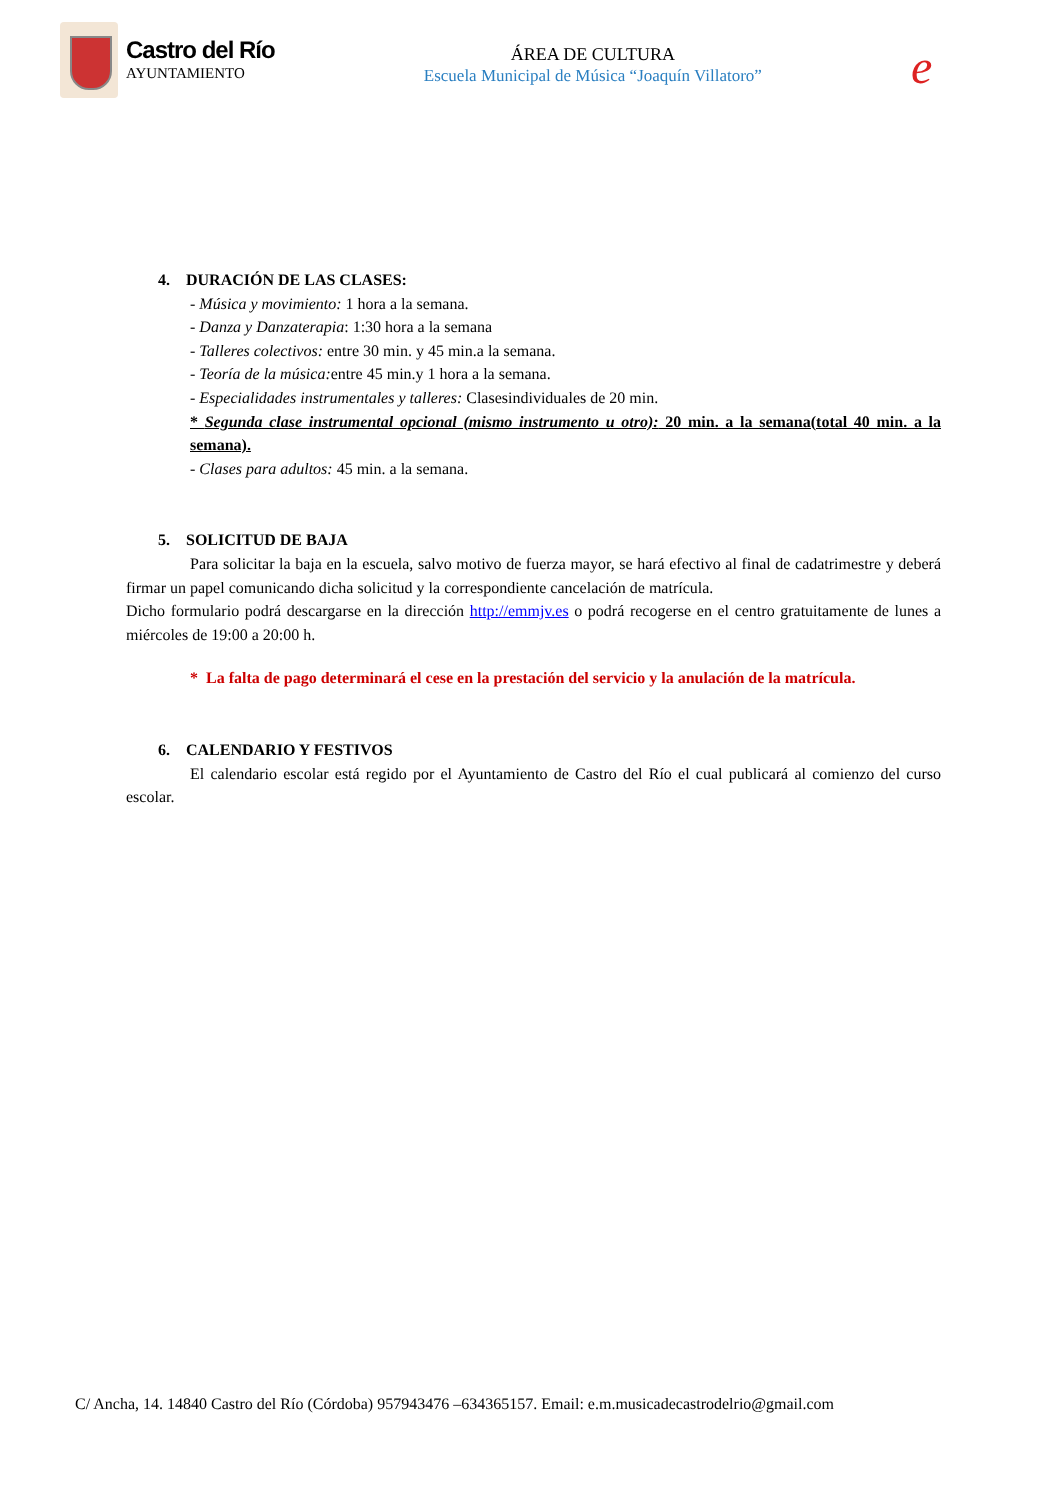Castro del Río
AYUNTAMIENTO
ÁREA DE CULTURA
Escuela Municipal de Música “Joaquín Villatoro”
e
4. DURACIÓN DE LAS CLASES:
- Música y movimiento: 1 hora a la semana.
- Danza y Danzaterapia: 1:30 hora a la semana
- Talleres colectivos: entre 30 min. y 45 min.a la semana.
- Teoría de la música: entre 45 min.y 1 hora a la semana.
- Especialidades instrumentales y talleres: Clasesindividuales de 20 min.
* Segunda clase instrumental opcional (mismo instrumento u otro): 20 min. a la semana(total 40 min. a la semana).
- Clases para adultos: 45 min. a la semana.
5. SOLICITUD DE BAJA
Para solicitar la baja en la escuela, salvo motivo de fuerza mayor, se hará efectivo al final de cadatrimestre y deberá firmar un papel comunicando dicha solicitud y la correspondiente cancelación de matrícula.
Dicho formulario podrá descargarse en la dirección http://emmjv.es o podrá recogerse en el centro gratuitamente de lunes a miércoles de 19:00 a 20:00 h.
* La falta de pago determinará el cese en la prestación del servicio y la anulación de la matrícula.
6. CALENDARIO Y FESTIVOS
El calendario escolar está regido por el Ayuntamiento de Castro del Río el cual publicará al comienzo del curso escolar.
C/ Ancha, 14. 14840 Castro del Río (Córdoba) 957943476 –634365157. Email: e.m.musicadecastrodelrio@gmail.com